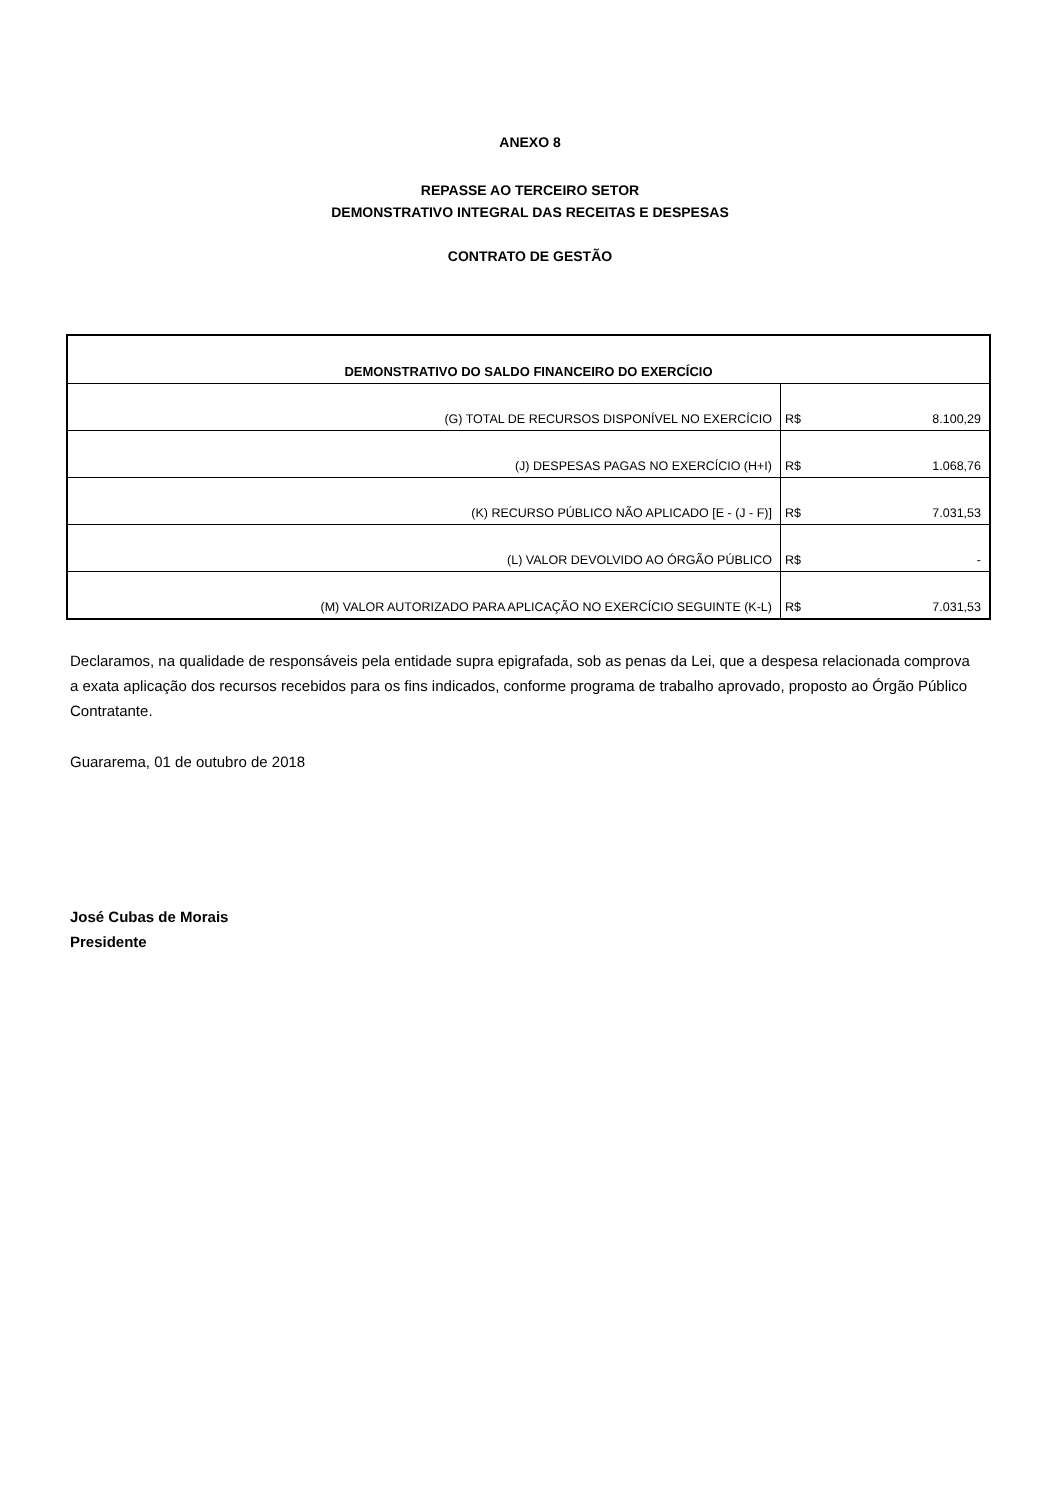ANEXO 8
REPASSE AO TERCEIRO SETOR
DEMONSTRATIVO INTEGRAL DAS RECEITAS E DESPESAS
CONTRATO DE GESTÃO
| DEMONSTRATIVO DO SALDO FINANCEIRO DO EXERCÍCIO | | |
| --- | --- | --- |
| (G) TOTAL DE RECURSOS DISPONÍVEL NO EXERCÍCIO | R$ | 8.100,29 |
| (J) DESPESAS PAGAS NO EXERCÍCIO (H+I) | R$ | 1.068,76 |
| (K) RECURSO PÚBLICO NÃO APLICADO [E - (J - F)] | R$ | 7.031,53 |
| (L) VALOR DEVOLVIDO AO ÓRGÃO PÚBLICO | R$ | - |
| (M) VALOR AUTORIZADO PARA APLICAÇÃO NO EXERCÍCIO SEGUINTE (K-L) | R$ | 7.031,53 |
Declaramos, na qualidade de responsáveis pela entidade supra epigrafada, sob as penas da Lei, que a despesa relacionada comprova a exata aplicação dos recursos recebidos para os fins indicados, conforme programa de trabalho aprovado, proposto ao Órgão Público Contratante.
Guararema, 01 de outubro de 2018
José Cubas de Morais
Presidente